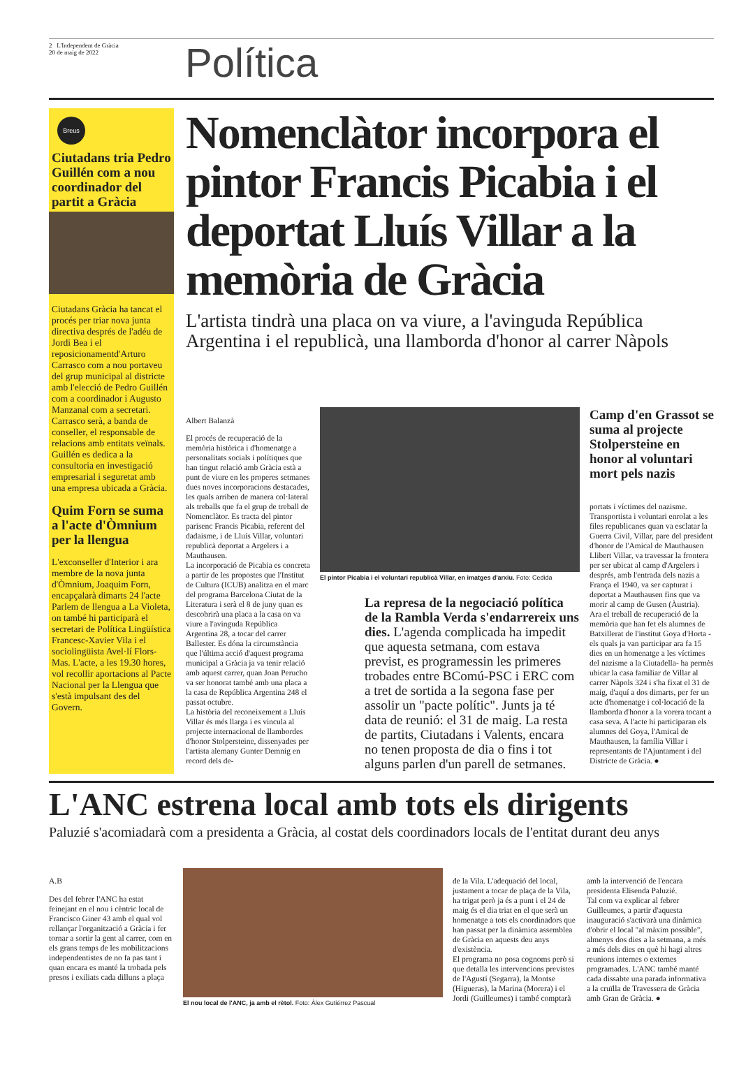2 L'Independent de Gràcia
20 de maig de 2022
Política
Breus
Ciutadans tria Pedro Guillén com a nou coordinador del partit a Gràcia
Ciutadans Gràcia ha tancat el procés per triar nova junta directiva després de l'adéu de Jordi Bea i el reposicionamentd'Arturo Carrasco com a nou portaveu del grup municipal al districte amb l'elecció de Pedro Guillén com a coordinador i Augusto Manzanal com a secretari. Carrasco serà, a banda de conseller, el responsable de relacions amb entitats veïnals. Guillén es dedica a la consultoria en investigació empresarial i seguretat amb una empresa ubicada a Gràcia.
Quim Forn se suma a l'acte d'Òmnium per la llengua
L'exconseller d'Interior i ara membre de la nova junta d'Òmnium, Joaquim Forn, encapçalarà dimarts 24 l'acte Parlem de llengua a La Violeta, on també hi participarà el secretari de Política Lingüística Francesc-Xavier Vila i el sociolingüista Avel·lí Flors-Mas. L'acte, a les 19.30 hores, vol recollir aportacions al Pacte Nacional per la Llengua que s'està impulsant des del Govern.
Nomenclàtor incorpora el pintor Francis Picabia i el deportat Lluís Villar a la memòria de Gràcia
L'artista tindrà una placa on va viure, a l'avinguda República Argentina i el republicà, una llamborda d'honor al carrer Nàpols
Albert Balanzà
El procés de recuperació de la memòria històrica i d'homenatge a personalitats socials i polítiques que han tingut relació amb Gràcia està a punt de viure en les properes setmanes dues noves incorporacions destacades, les quals arriben de manera col·lateral als treballs que fa el grup de treball de Nomenclàtor. Es tracta del pintor parisenc Francis Picabia, referent del dadaisme, i de Lluís Villar, voluntari republicà deportat a Argelers i a Mauthausen.
La incorporació de Picabia es concreta a partir de les propostes que l'Institut de Cultura (ICUB) analitza en el marc del programa Barcelona Ciutat de la Literatura i serà el 8 de juny quan es descobrirà una placa a la casa on va viure a l'avinguda República Argentina 28, a tocar del carrer Ballester. Es dóna la circumstància que l'última acció d'aquest programa municipal a Gràcia ja va tenir relació amb aquest carrer, quan Joan Perucho va ser honorat també amb una placa a la casa de República Argentina 248 el passat octubre.
La història del reconeixement a Lluís Villar és més llarga i es vincula al projecte internacional de llambordes d'honor Stolpersteine, dissenyades per l'artista alemany Gunter Demnig en record dels de-
El pintor Picabia i el voluntari republicà Villar, en imatges d'arxiu. Foto: Cedida
La represa de la negociació política de la Rambla Verda s'endarrereix uns dies. L'agenda complicada ha impedit que aquesta setmana, com estava previst, es programessin les primeres trobades entre BComú-PSC i ERC com a tret de sortida a la segona fase per assolir un "pacte polític". Junts ja té data de reunió: el 31 de maig. La resta de partits, Ciutadans i Valents, encara no tenen proposta de dia o fins i tot alguns parlen d'un parell de setmanes.
Camp d'en Grassot se suma al projecte Stolpersteine en honor al voluntari mort pels nazis
portats i víctimes del nazisme. Transportista i voluntari enrolat a les files republicanes quan va esclatar la Guerra Civil, Villar, pare del president d'honor de l'Amical de Mauthausen Llibert Villar, va travessar la frontera per ser ubicat al camp d'Argelers i després, amb l'entrada dels nazis a França el 1940, va ser capturat i deportat a Mauthausen fins que va morir al camp de Gusen (Àustria).
Ara el treball de recuperació de la memòria que han fet els alumnes de Batxillerat de l'institut Goya d'Horta -els quals ja van participar ara fa 15 dies en un homenatge a les víctimes del nazisme a la Ciutadella- ha permès ubicar la casa familiar de Villar al carrer Nàpols 324 i s'ha fixat el 31 de maig, d'aquí a dos dimarts, per fer un acte d'homenatge i col·locació de la llamborda d'honor a la vorera tocant a casa seva. A l'acte hi participaran els alumnes del Goya, l'Amical de Mauthausen, la família Villar i representants de l'Ajuntament i del Districte de Gràcia. ●
L'ANC estrena local amb tots els dirigents
Paluzié s'acomiadarà com a presidenta a Gràcia, al costat dels coordinadors locals de l'entitat durant deu anys
A.B
Des del febrer l'ANC ha estat feinejant en el nou i cèntric local de Francisco Giner 43 amb el qual vol rellançar l'organització a Gràcia i fer tornar a sortir la gent al carrer, com en els grans temps de les mobilitzacions independentistes de no fa pas tant i quan encara es manté la trobada pels presos i exiliats cada dilluns a plaça
El nou local de l'ANC, ja amb el rètol. Foto: Àlex Gutiérrez Pascual
de la Vila. L'adequació del local, justament a tocar de plaça de la Vila, ha trigat però ja és a punt i el 24 de maig és el dia triat en el que serà un homenatge a tots els coordinadors que han passat per la dinàmica assemblea de Gràcia en aquests deu anys d'existència.
El programa no posa cognoms però si que detalla les intervencions previstes de l'Agustí (Segarra), la Montse (Higueras), la Marina (Morera) i el Jordi (Guilleumes) i també comptarà
amb la intervenció de l'encara presidenta Elisenda Paluzié.
Tal com va explicar al febrer Guilleumes, a partir d'aquesta inauguració s'activarà una dinàmica d'obrir el local "al màxim possible", almenys dos dies a la setmana, a més a més dels dies en què hi hagi altres reunions internes o externes programades. L'ANC també manté cada dissabte una parada informativa a la cruïlla de Travessera de Gràcia amb Gran de Gràcia. ●